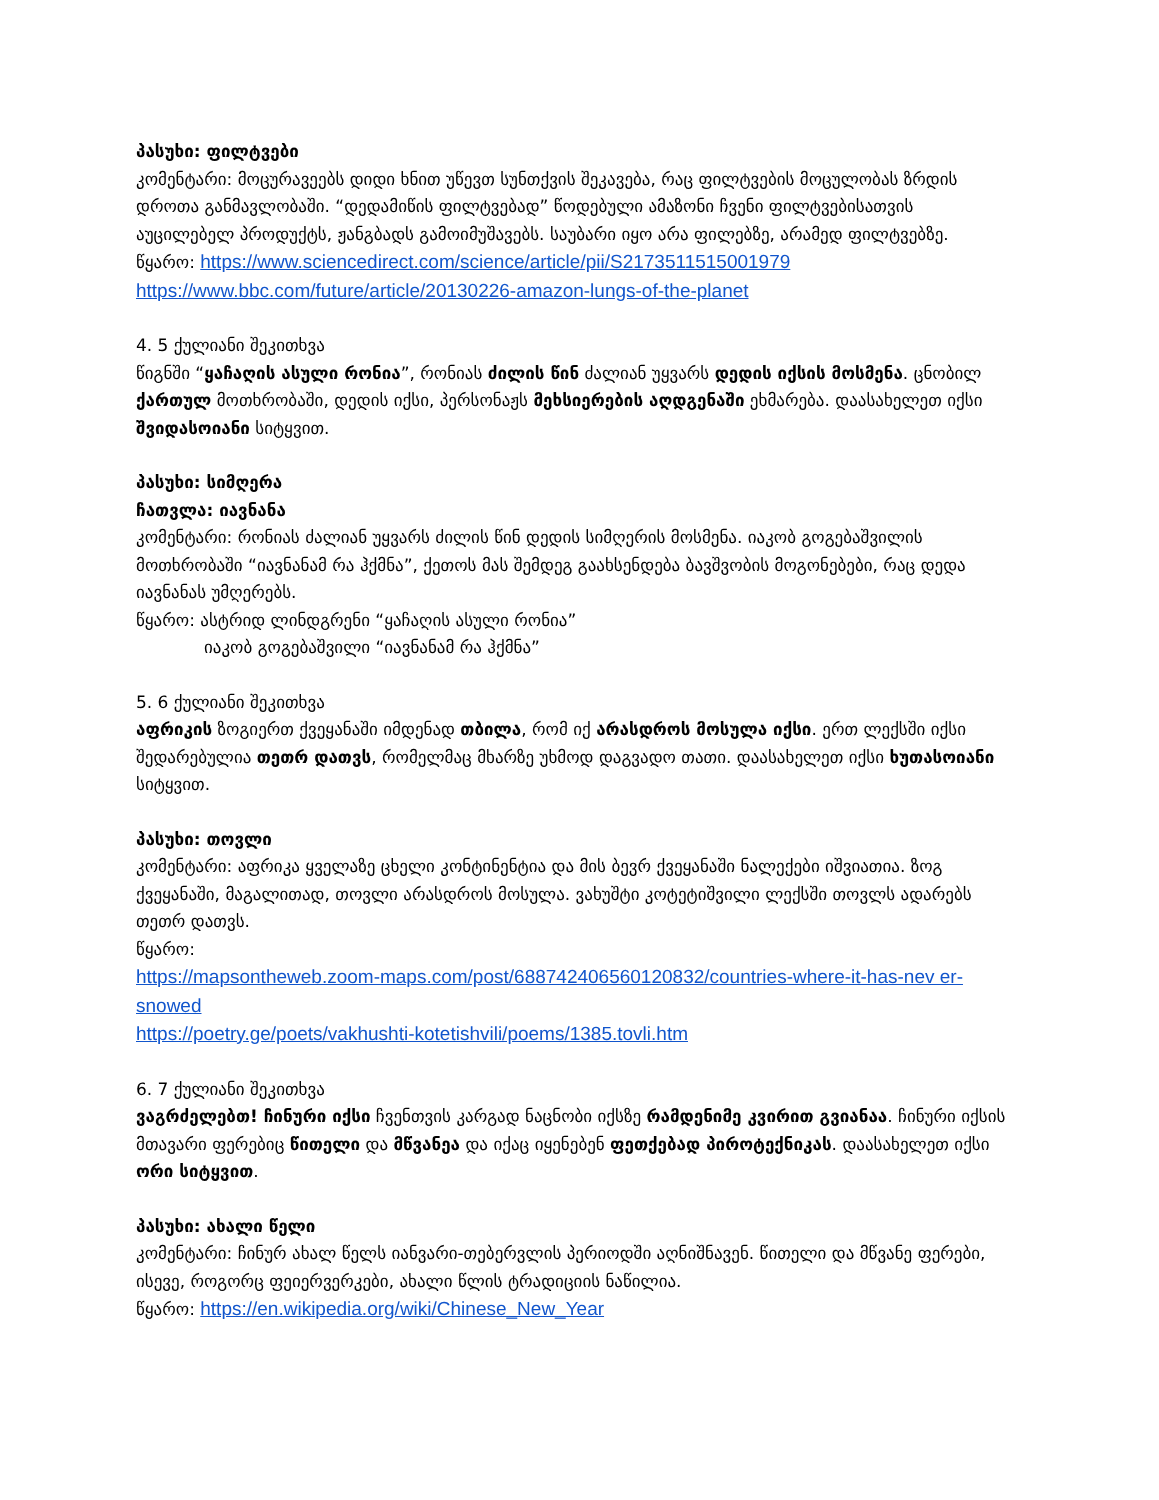პასუხი: ფილტვები
კომენტარი: მოცურავეებს დიდი ხნით უწევთ სუნთქვის შეკავება, რაც ფილტვების მოცულობას ზრდის დროთა განმავლობაში. “დედამიწის ფილტვებად” წოდებული ამაზონი ჩვენი ფილტვებისათვის აუცილებელ პროდუქტს, ჟანგბადს გამოიმუშავებს. საუბარი იყო არა ფილებზე, არამედ ფილტვებზე.
წყარო: https://www.sciencedirect.com/science/article/pii/S2173511515001979
https://www.bbc.com/future/article/20130226-amazon-lungs-of-the-planet
4. 5 ქულიანი შეკითხვა
წიგნში “ყაჩაღის ასული რონია”, რონიას ძილის წინ ძალიან უყვარს დედის იქსის მოსმენა. ცნობილ ქართულ მოთხრობაში, დედის იქსი, პერსონაჟს მეხსიერების აღდგენაში ეხმარება. დაასახელეთ იქსი შვიდასოიანი სიტყვით.
პასუხი: სიმღერა
ჩათვლა: იავნანა
კომენტარი: რონიას ძალიან უყვარს ძილის წინ დედის სიმღერის მოსმენა. იაკობ გოგებაშვილის მოთხრობაში “იავნანამ რა ჰქმნა”, ქეთოს მას შემდეგ გაახსენდება ბავშვობის მოგონებები, რაც დედა იავნანას უმღერებს.
წყარო: ასტრიდ ლინდგრენი “ყაჩაღის ასული რონია”
იაკობ გოგებაშვილი “იავნანამ რა ჰქმნა”
5. 6 ქულიანი შეკითხვა
აფრიკის ზოგიერთ ქვეყანაში იმდენად თბილა, რომ იქ არასდროს მოსულა იქსი. ერთ ლექსში იქსი შედარებულია თეთრ დათვს, რომელმაც მხარზე უხმოდ დაგვადო თათი. დაასახელეთ იქსი ხუთასოიანი სიტყვით.
პასუხი: თოვლი
კომენტარი: აფრიკა ყველაზე ცხელი კონტინენტია და მის ბევრ ქვეყანაში ნალექები იშვიათია. ზოგ ქვეყანაში, მაგალითად, თოვლი არასდროს მოსულა. ვახუშტი კოტეტიშვილი ლექსში თოვლს ადარებს თეთრ დათვს.
წყარო:
https://mapsontheweb.zoom-maps.com/post/688742406560120832/countries-where-it-has-nev er-snowed
https://poetry.ge/poets/vakhushti-kotetishvili/poems/1385.tovli.htm
6. 7 ქულიანი შეკითხვა
ვაგრძელებთ! ჩინური იქსი ჩვენთვის კარგად ნაცნობი იქსზე რამდენიმე კვირით გვიანაა. ჩინური იქსის მთავარი ფერებიც წითელი და მწვანეა და იქაც იყენებენ ფეთქებად პიროტექნიკას. დაასახელეთ იქსი ორი სიტყვით.
პასუხი: ახალი წელი
კომენტარი: ჩინურ ახალ წელს იანვარი-თებერვლის პერიოდში აღნიშნავენ. წითელი და მწვანე ფერები, ისევე, როგორც ფეიერვერკები, ახალი წლის ტრადიციის ნაწილია.
წყარო: https://en.wikipedia.org/wiki/Chinese_New_Year